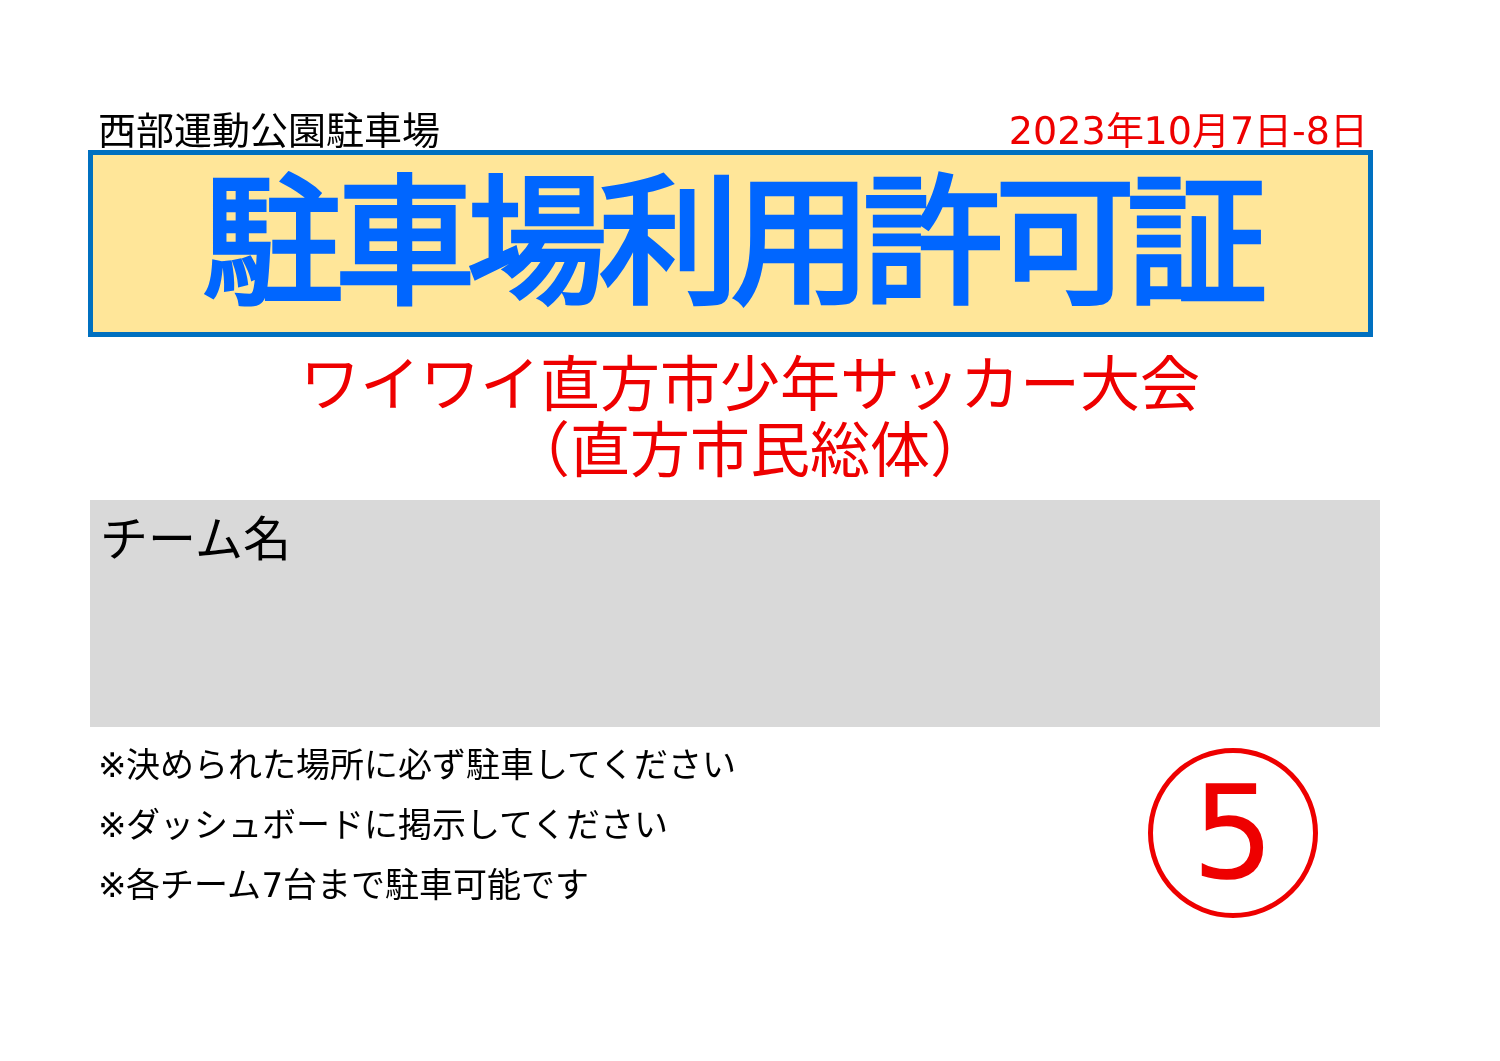西部運動公園駐車場 2023年10月7日-8日
駐車場利用許可証
ワイワイ直方市少年サッカー大会
（直方市民総体）
チーム名
※決められた場所に必ず駐車してください
※ダッシュボードに掲示してください
※各チーム7台まで駐車可能です
5